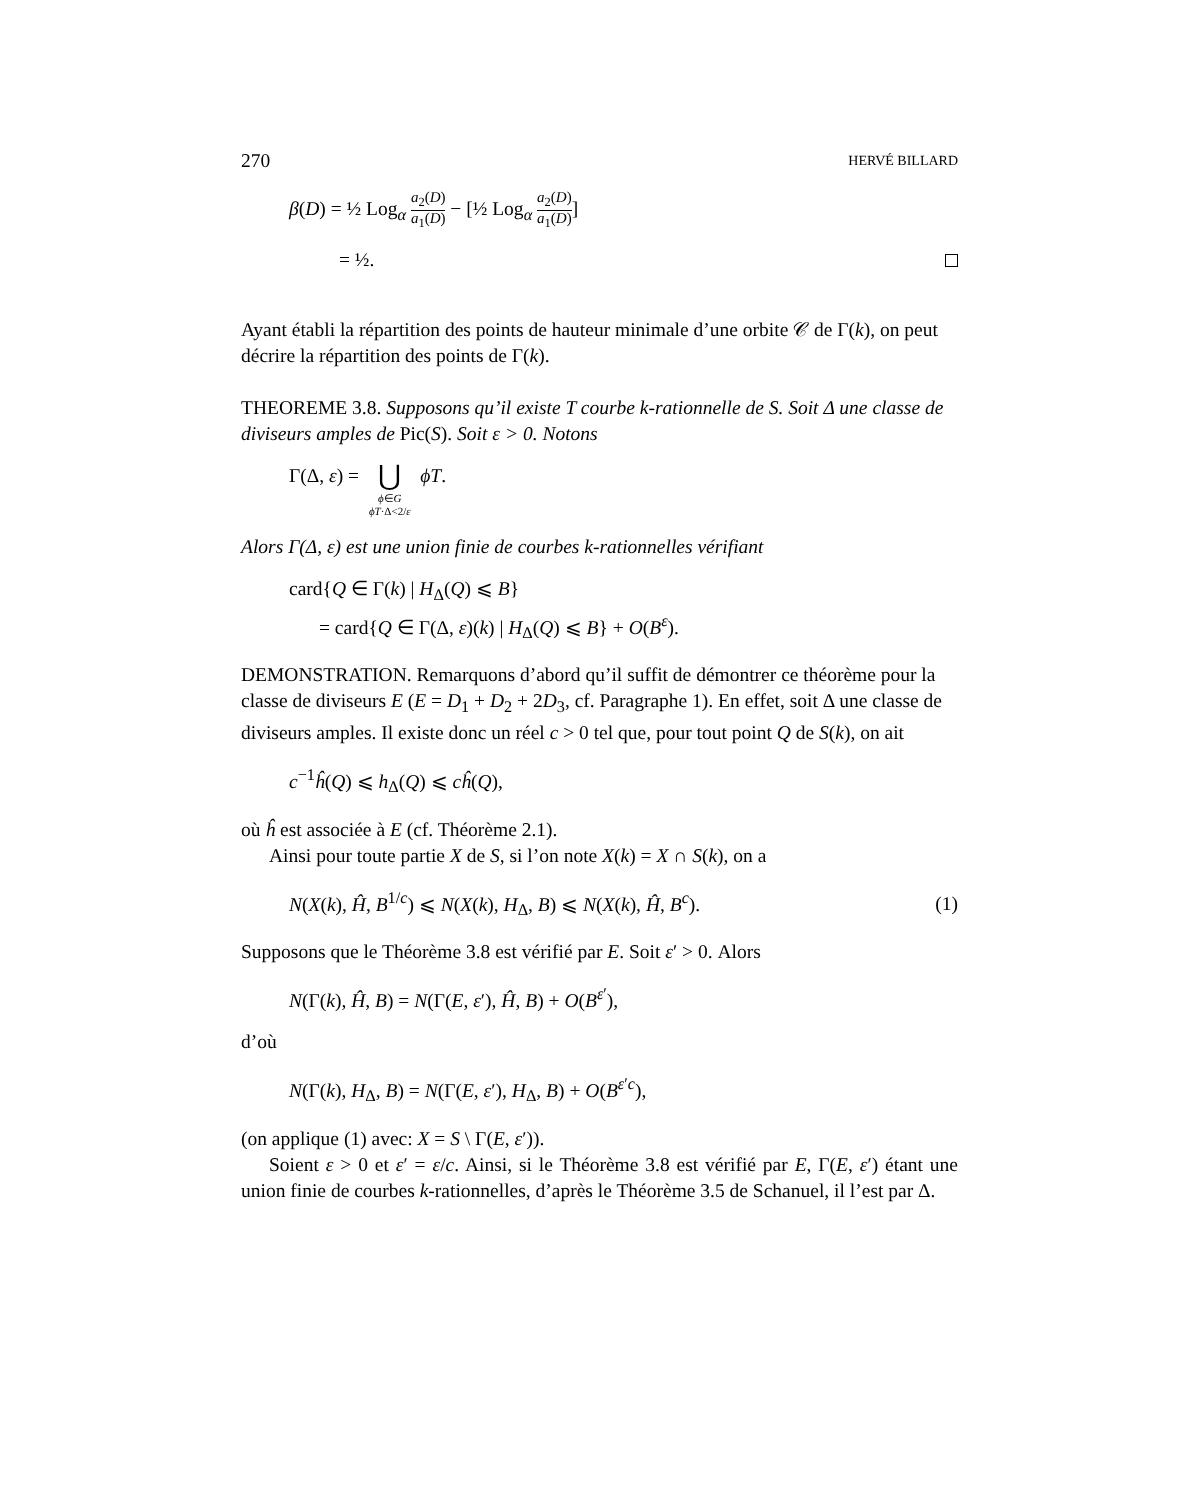270 HERVÉ BILLARD
β(D) = ½ Log<sub>α</sub> a<sub>2</sub>(D) a<sub>1</sub>(D) − [½ Log<sub>α</sub> a<sub>2</sub>(D) a<sub>1</sub>(D)]
= ½.
Ayant établi la répartition des points de hauteur minimale d’une orbite 𝒞 de Γ(k), on peut décrire la répartition des points de Γ(k).
THEOREME 3.8. Supposons qu’il existe T courbe k-rationnelle de S. Soit Δ une classe de diviseurs amples de Pic(S). Soit ε > 0. Notons
Γ(Δ, ε) = ⋃
ϕ∈G
ϕT·Δ<2/ε
ϕT.
Alors Γ(Δ, ε) est une union finie de courbes k-rationnelles vérifiant
card{Q ∈ Γ(k) | H<sub>Δ</sub>(Q) ⩽ B}
= card{Q ∈ Γ(Δ, ε)(k) | H<sub>Δ</sub>(Q) ⩽ B} + O(B<sup>ε</sup>).
DEMONSTRATION. Remarquons d’abord qu’il suffit de démontrer ce théorème pour la classe de diviseurs E (E = D<sub>1</sub> + D<sub>2</sub> + 2D<sub>3</sub>, cf. Paragraphe 1). En effet, soit Δ une classe de diviseurs amples. Il existe donc un réel c > 0 tel que, pour tout point Q de S(k), on ait
c<sup>−1</sup>ĥ(Q) ⩽ h<sub>Δ</sub>(Q) ⩽ cĥ(Q),
où ĥ est associée à E (cf. Théorème 2.1).
Ainsi pour toute partie X de S, si l’on note X(k) = X ∩ S(k), on a
N(X(k), Ĥ, B<sup>1/c</sup>) ⩽ N(X(k), H<sub>Δ</sub>, B) ⩽ N(X(k), Ĥ, B<sup>c</sup>). (1)
Supposons que le Théorème 3.8 est vérifié par E. Soit ε′ > 0. Alors
N(Γ(k), Ĥ, B) = N(Γ(E, ε′), Ĥ, B) + O(B<sup>ε′</sup>),
d’où
N(Γ(k), H<sub>Δ</sub>, B) = N(Γ(E, ε′), H<sub>Δ</sub>, B) + O(B<sup>ε′c</sup>),
(on applique (1) avec: X = S \ Γ(E, ε′)).
Soient ε > 0 et ε′ = ε/c. Ainsi, si le Théorème 3.8 est vérifié par E, Γ(E, ε′) étant une union finie de courbes k-rationnelles, d’après le Théorème 3.5 de Schanuel, il l’est par Δ.